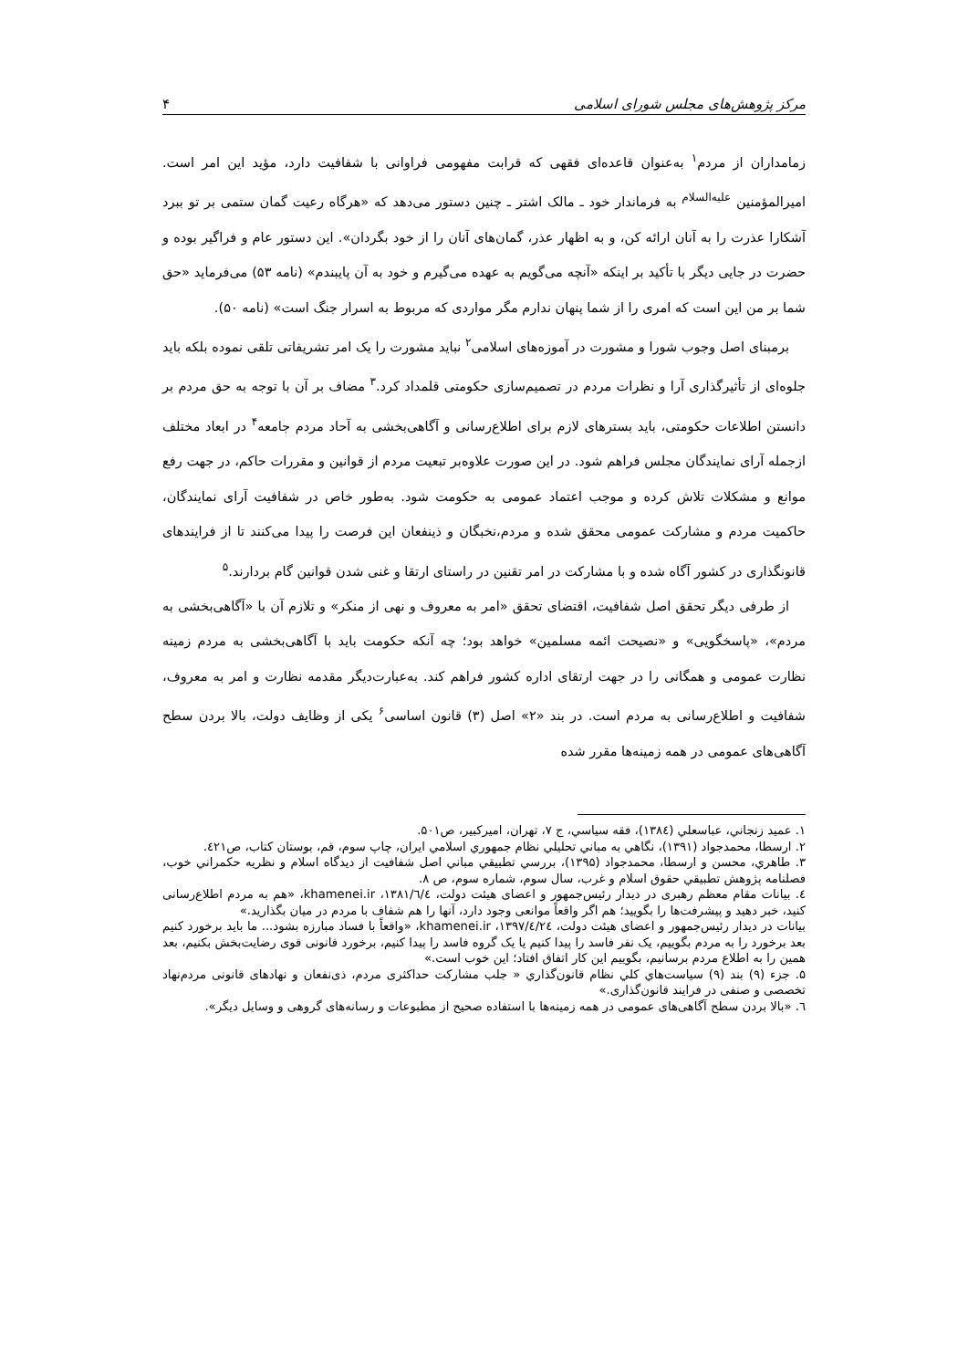مرکز پژوهش‌های مجلس شورای اسلامی ۴
زمامداران از مردم<sup>۱</sup> به‌عنوان قاعده‌ای فقهی که قرابت مفهومی فراوانی با شفافیت دارد، مؤید این امر است. امیرالمؤمنین <sup>علیه‌السلام</sup> به فرماندار خود ـ مالک اشتر ـ چنین دستور می‌دهد که «هرگاه رعیت گمان ستمی بر تو ببرد آشکارا عذرت را به آنان ارائه کن، و به اظهار عذر، گمان‌های آنان را از خود بگردان». این دستور عام و فراگیر بوده و حضرت در جایی دیگر با تأکید بر اینکه «آنچه می‌گویم به عهده می‌گیرم و خود به آن پایبندم» (نامه ۵۳) می‌فرماید «حق شما بر من این است که امری را از شما پنهان ندارم مگر مواردی که مربوط به اسرار جنگ است» (نامه ۵۰).
برمبنای اصل وجوب شورا و مشورت در آموزه‌های اسلامی<sup>۲</sup> نباید مشورت را یک امر تشریفاتی تلقی نموده بلکه باید جلوه‌ای از تأثیرگذاری آرا و نظرات مردم در تصمیم‌سازی حکومتی قلمداد کرد.<sup>۳</sup> مضاف بر آن با توجه به حق مردم بر دانستن اطلاعات حکومتی، باید بسترهای لازم برای اطلاع‌رسانی و آگاهی‌بخشی به آحاد مردم جامعه<sup>۴</sup> در ابعاد مختلف ازجمله آرای نمایندگان مجلس فراهم شود. در این صورت علاوه‌بر تبعیت مردم از قوانین و مقررات حاکم، در جهت رفع موانع و مشکلات تلاش کرده و موجب اعتماد عمومی به حکومت شود. به‌طور خاص در شفافیت آرای نمایندگان، حاکمیت مردم و مشارکت عمومی محقق شده و مردم،نخبگان و ذینفعان این فرصت را پیدا می‌کنند تا از فرایندهای قانونگذاری در کشور آگاه شده و با مشارکت در امر تقنین در راستای ارتقا و غنی شدن قوانین گام بردارند.<sup>۵</sup>
از طرفی دیگر تحقق اصل شفافیت، اقتضای تحقق «امر به معروف و نهی از منکر» و تلازم آن با «آگاهی‌بخشی به مردم»، «پاسخگویی» و «نصیحت ائمه مسلمین» خواهد بود؛ چه آنکه حکومت باید با آگاهی‌بخشی به مردم زمینه نظارت عمومی و همگانی را در جهت ارتقای اداره کشور فراهم کند. به‌عبارت‌دیگر مقدمه نظارت و امر به معروف، شفافیت و اطلاع‌رسانی به مردم است. در بند «۲» اصل (۳) قانون اساسی<sup>۶</sup> یکی از وظایف دولت، بالا بردن سطح آگاهی‌های عمومی در همه زمینه‌ها مقرر شده
۱. عمید زنجاني، عباسعلي (۱۳۸٤)، فقه سیاسي، ج ۷، تهران، امیرکبیر، ص۵۰۱.
۲. ارسطا، محمدجواد (۱۳۹۱)، نگاهي به مباني تحلیلي نظام جمهوري اسلامي ایران، چاپ سوم، قم، بوستان کتاب، ص٤۲۱.
۳. طاهري، محسن و ارسطا، محمدجواد (۱۳۹۵)، بررسي تطبیقي مباني اصل شفافیت از دیدگاه اسلام و نظریه حکمراني خوب، فصلنامه پژوهش تطبیقي حقوق اسلام و غرب، سال سوم، شماره سوم، ص ۸.
٤. بیانات مقام معظم رهبری در دیدار رئیس‌جمهور و اعضای هیئت دولت، ۱۳۸۱/٦/٤، khamenei.ir، «هم به مردم اطلاع‌رسانی کنید، خبر دهید و پیشرفت‌ها را بگویید؛ هم اگر واقعاً موانعی وجود دارد، آنها را هم شفاف با مردم در میان بگذارید.»
بیانات در دیدار رئیس‌جمهور و اعضای هیئت دولت، ۱۳۹۷/٤/۲٤، khamenei.ir، «واقعاً با فساد مبارزه بشود... ما باید برخورد کنیم بعد برخورد را به مردم بگوییم، یک نفر فاسد را پیدا کنیم یا یک گروه فاسد را پیدا کنیم، برخورد قانونی قوی رضایت‌بخش بکنیم، بعد همین را به اطلاع مردم برسانیم، بگوییم این کار اتفاق افتاد؛ این خوب است.»
۵. جزء (۹) بند (۹) سیاست‌هاي کلي نظام قانون‌گذاري « جلب مشارکت حداکثری مردم، ذی‌نفعان و نهادهای قانونی مردم‌نهاد تخصصی و صنفی در فرایند قانون‌گذاری.»
٦. «بالا بردن سطح آگاهی‌های عمومی در همه زمینه‌ها با استفاده صحیح از مطبوعات و رسانه‌های گروهی و وسایل دیگر».